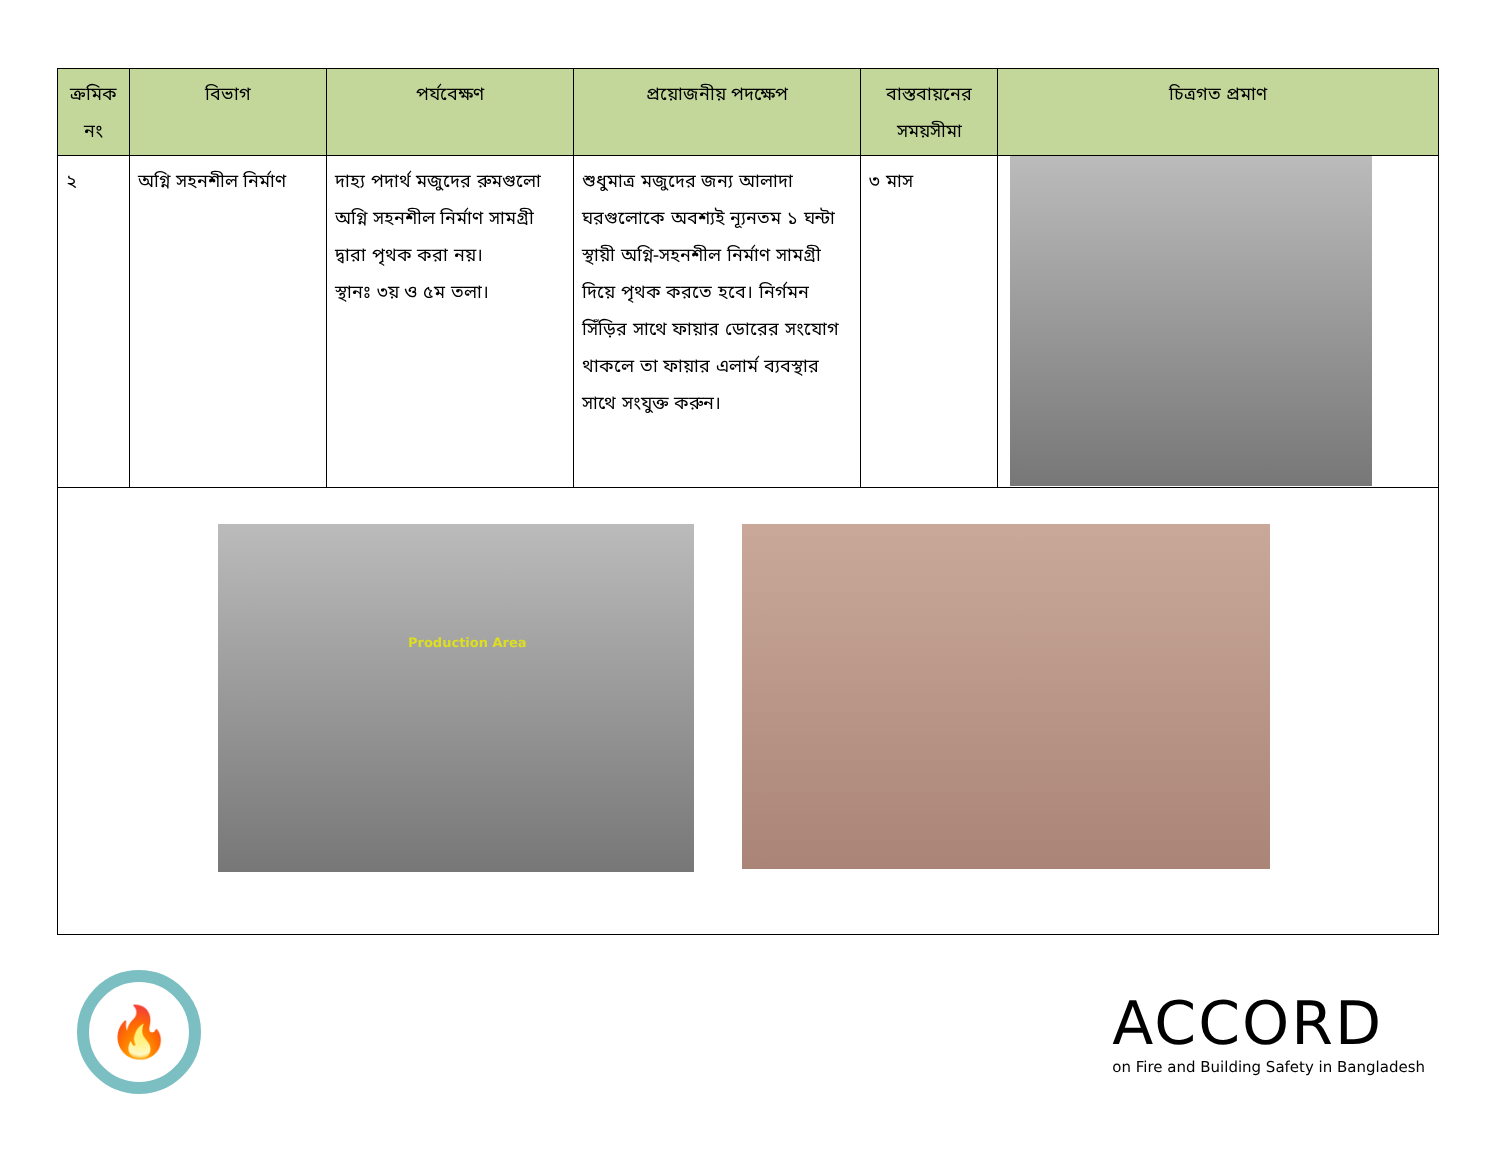| ক্রমিক নং | বিভাগ | পর্যবেক্ষণ | প্রয়োজনীয় পদক্ষেপ | বাস্তবায়নের সময়সীমা | চিত্রগত প্রমাণ |
| --- | --- | --- | --- | --- | --- |
| ২ | অগ্নি সহনশীল নির্মাণ | দাহ্য পদার্থ মজুদের রুমগুলো অগ্নি সহনশীল নির্মাণ সামগ্রী দ্বারা পৃথক করা নয়। স্থানঃ ৩য় ও ৫ম তলা। | শুধুমাত্র মজুদের জন্য আলাদা ঘরগুলোকে অবশ্যই ন্যূনতম ১ ঘন্টা স্থায়ী অগ্নি-সহনশীল নির্মাণ সামগ্রী দিয়ে পৃথক করতে হবে। নির্গমন সিঁড়ির সাথে ফায়ার ডোরের সংযোগ থাকলে তা ফায়ার এলার্ম ব্যবস্থার সাথে সংযুক্ত করুন। | ৩ মাস | |
| Production Area | | | | | |
🔥
ACCORD
on Fire and Building Safety in Bangladesh